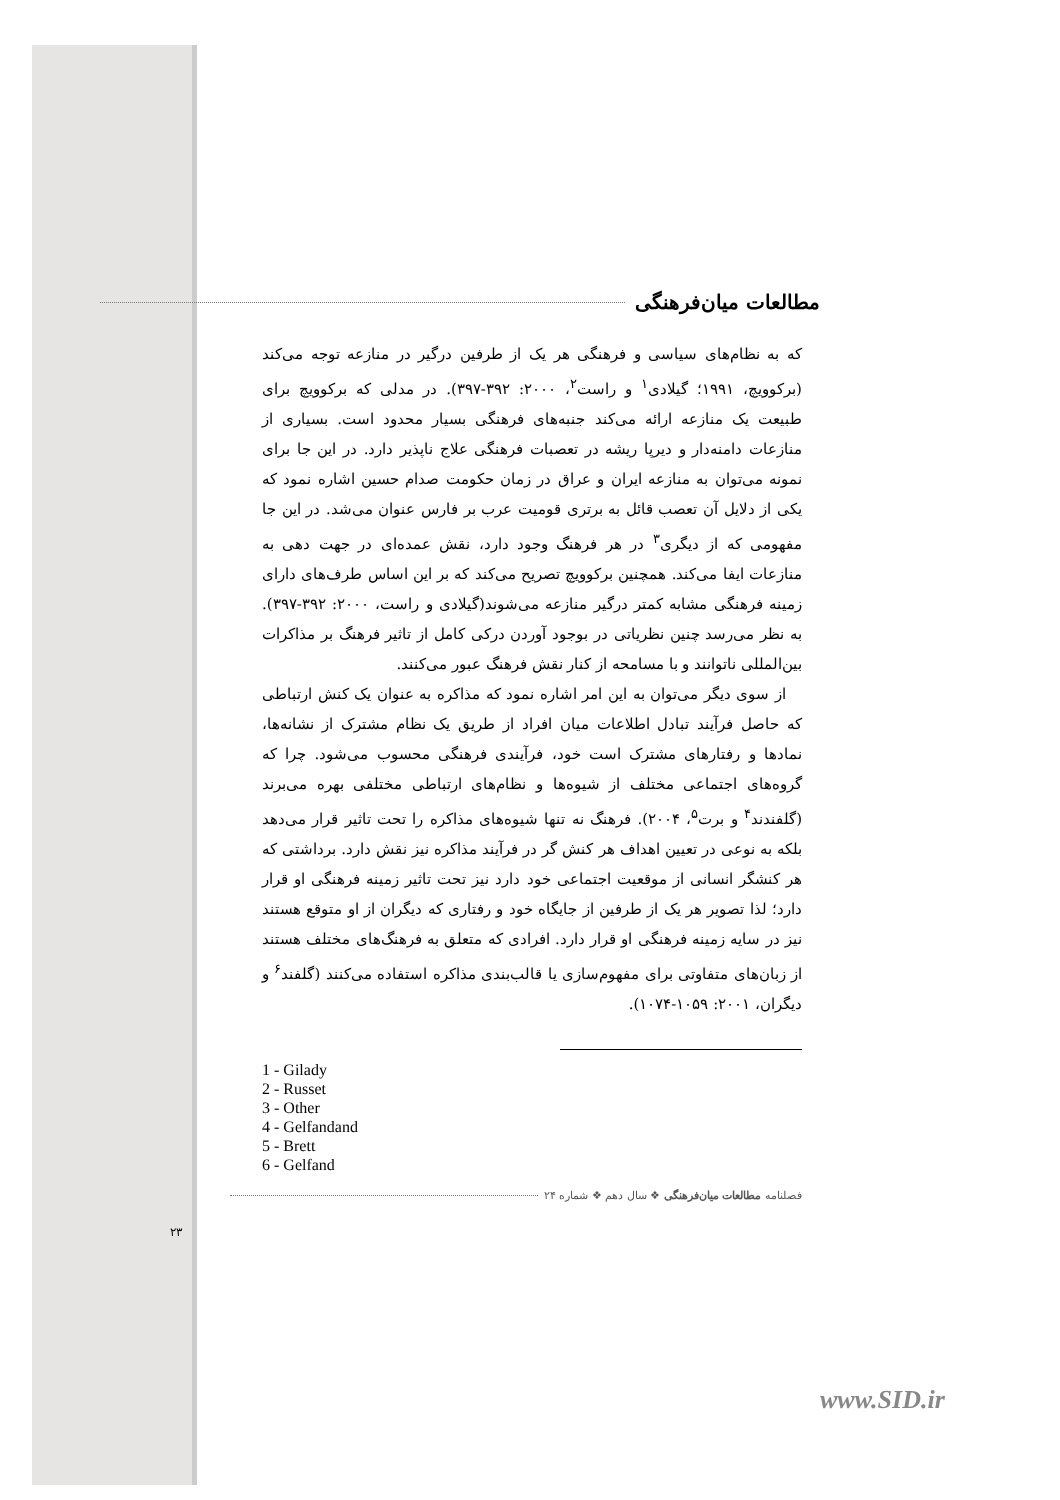مطالعات میان‌فرهنگی
که به نظام‌های سیاسی و فرهنگی هر یک از طرفین درگیر در منازعه توجه می‌کند (برکوویچ، ۱۹۹۱؛ گیلادی<sup>۱</sup> و راست<sup>۲</sup>، ۲۰۰۰: ۳۹۲-۳۹۷). در مدلی که برکوویچ برای طبیعت یک منازعه ارائه می‌کند جنبه‌های فرهنگی بسیار محدود است. بسیاری از منازعات دامنه‌دار و دیرپا ریشه در تعصبات فرهنگی علاج ناپذیر دارد. در این جا برای نمونه می‌توان به منازعه ایران و عراق در زمان حکومت صدام حسین اشاره نمود که یکی از دلایل آن تعصب قائل به برتری قومیت عرب بر فارس عنوان می‌شد. در این جا مفهومی که از دیگری<sup>۳</sup> در هر فرهنگ وجود دارد، نقش عمده‌ای در جهت دهی به منازعات ایفا می‌کند. همچنین برکوویچ تصریح می‌کند که بر این اساس طرف‌های دارای زمینه فرهنگی مشابه کمتر درگیر منازعه می‌شوند(گیلادی و راست، ۲۰۰۰: ۳۹۲-۳۹۷). به نظر می‌رسد چنین نظریاتی در بوجود آوردن درکی کامل از تاثیر فرهنگ بر مذاکرات بین‌المللی ناتوانند و با مسامحه از کنار نقش فرهنگ عبور می‌کنند.
از سوی دیگر می‌توان به این امر اشاره نمود که مذاکره به عنوان یک کنش ارتباطی که حاصل فرآیند تبادل اطلاعات میان افراد از طریق یک نظام مشترک از نشانه‌ها، نمادها و رفتارهای مشترک است خود، فرآیندی فرهنگی محسوب می‌شود. چرا که گروه‌های اجتماعی مختلف از شیوه‌ها و نظام‌های ارتباطی مختلفی بهره می‌برند (گلفندند<sup>۴</sup> و برت<sup>۵</sup>، ۲۰۰۴). فرهنگ نه تنها شیوه‌های مذاکره را تحت تاثیر قرار می‌دهد بلکه به نوعی در تعیین اهداف هر کنش گر در فرآیند مذاکره نیز نقش دارد. برداشتی که هر کنشگر انسانی از موقعیت اجتماعی خود دارد نیز تحت تاثیر زمینه فرهنگی او قرار دارد؛ لذا تصویر هر یک از طرفین از جایگاه خود و رفتاری که دیگران از او متوقع هستند نیز در سایه زمینه فرهنگی او قرار دارد. افرادی که متعلق به فرهنگ‌های مختلف هستند از زبان‌های متفاوتی برای مفهوم‌سازی یا قالب‌بندی مذاکره استفاده می‌کنند (گلفند<sup>۶</sup> و دیگران، ۲۰۰۱: ۱۰۵۹-۱۰۷۴).
1 - Gilady
2 - Russet
3 - Other
4 - Gelfandand
5 - Brett
6 - Gelfand
فصلنامه مطالعات میان‌فرهنگی ❖ سال دهم ❖ شماره ۲۴
۲۳
www.SID.ir